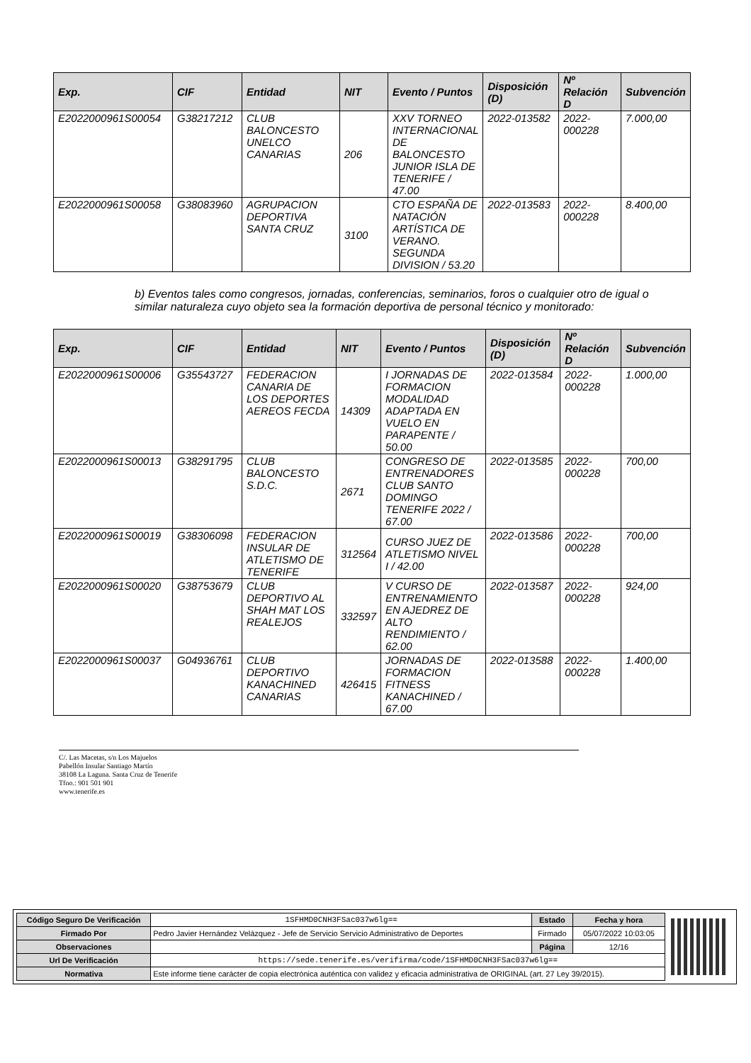| Exp. | CIF | Entidad | NIT | Evento / Puntos | Disposición (D) | Nº Relación D | Subvención |
| --- | --- | --- | --- | --- | --- | --- | --- |
| E2022000961S00054 | G38217212 | CLUB BALONCESTO UNELCO CANARIAS | 206 | XXV TORNEO INTERNACIONAL DE BALONCESTO JUNIOR ISLA DE TENERIFE / 47.00 | 2022-013582 | 2022-000228 | 7.000,00 |
| E2022000961S00058 | G38083960 | AGRUPACION DEPORTIVA SANTA CRUZ | 3100 | CTO ESPAÑA DE NATACIÓN ARTÍSTICA DE VERANO. SEGUNDA DIVISION / 53.20 | 2022-013583 | 2022-000228 | 8.400,00 |
b) Eventos tales como congresos, jornadas, conferencias, seminarios, foros o cualquier otro de igual o similar naturaleza cuyo objeto sea la formación deportiva de personal técnico y monitorado:
| Exp. | CIF | Entidad | NIT | Evento / Puntos | Disposición (D) | Nº Relación D | Subvención |
| --- | --- | --- | --- | --- | --- | --- | --- |
| E2022000961S00006 | G35543727 | FEDERACION CANARIA DE LOS DEPORTES AEREOS FECDA | 14309 | I JORNADAS DE FORMACION MODALIDAD ADAPTADA EN VUELO EN PARAPENTE / 50.00 | 2022-013584 | 2022-000228 | 1.000,00 |
| E2022000961S00013 | G38291795 | CLUB BALONCESTO S.D.C. | 2671 | CONGRESO DE ENTRENADORES CLUB SANTO DOMINGO TENERIFE 2022 / 67.00 | 2022-013585 | 2022-000228 | 700,00 |
| E2022000961S00019 | G38306098 | FEDERACION INSULAR DE ATLETISMO DE TENERIFE | 312564 | CURSO JUEZ DE ATLETISMO NIVEL I / 42.00 | 2022-013586 | 2022-000228 | 700,00 |
| E2022000961S00020 | G38753679 | CLUB DEPORTIVO AL SHAH MAT LOS REALEJOS | 332597 | V CURSO DE ENTRENAMIENTO EN AJEDREZ DE ALTO RENDIMIENTO / 62.00 | 2022-013587 | 2022-000228 | 924,00 |
| E2022000961S00037 | G04936761 | CLUB DEPORTIVO KANACHINED CANARIAS | 426415 | JORNADAS DE FORMACION FITNESS KANACHINED / 67.00 | 2022-013588 | 2022-000228 | 1.400,00 |
C/. Las Macetas, s/n Los Majuelos
Pabellón Insular Santiago Martín
38108 La Laguna. Santa Cruz de Tenerife
Tfno.: 901 501 901
www.tenerife.es
| Código Seguro De Verificación | 1SFHMD0CNH3FSac037w6lg== | Estado | Fecha y hora |
| Firmado Por | Pedro Javier Hernández Velázquez - Jefe de Servicio Servicio Administrativo de Deportes | Firmado | 05/07/2022 10:03:05 |
| Observaciones | | Página | 12/16 |
| Url De Verificación | https://sede.tenerife.es/verifirma/code/1SFHMD0CNH3FSac037w6lg== | | |
| Normativa | Este informe tiene carácter de copia electrónica auténtica con validez y eficacia administrativa de ORIGINAL (art. 27 Ley 39/2015). | | |